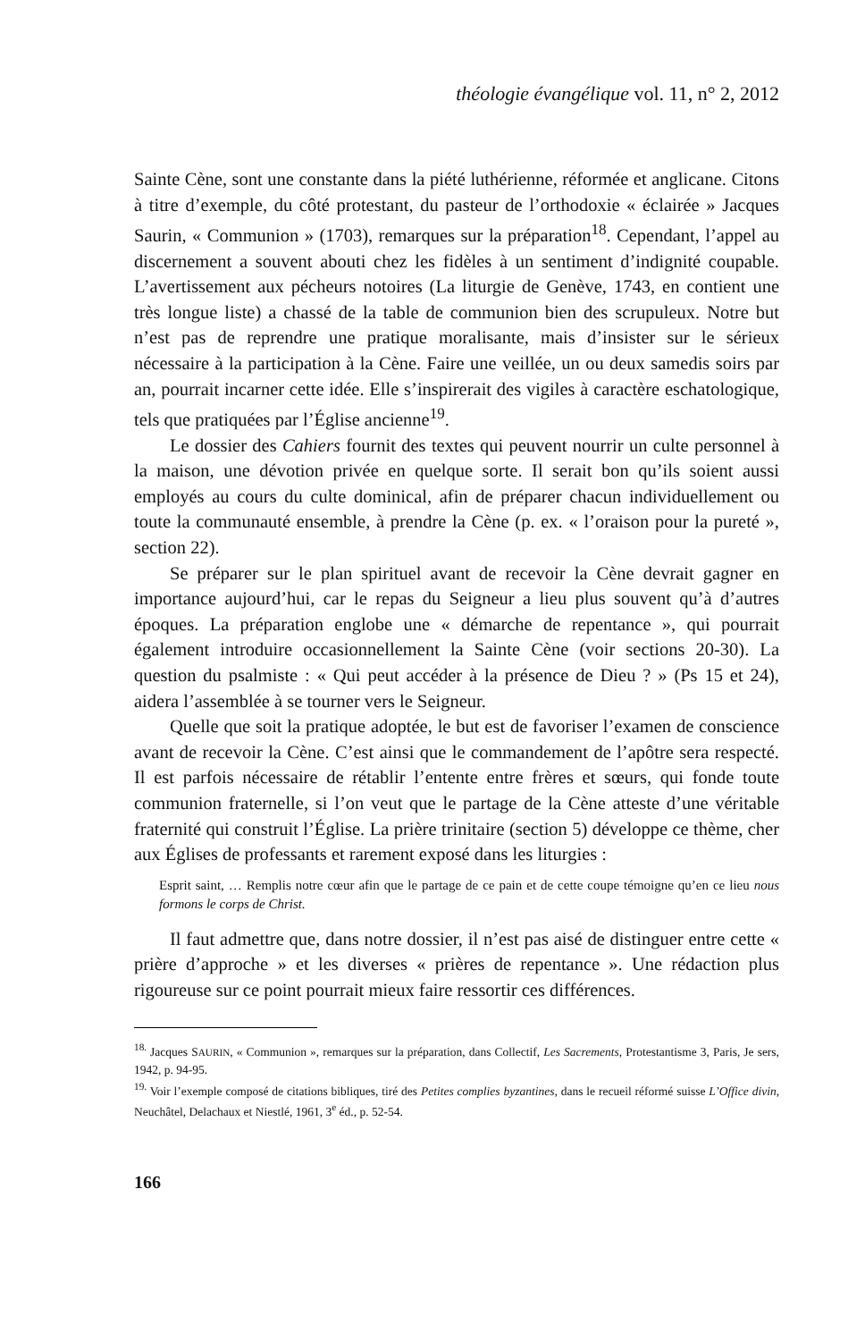théologie évangélique vol. 11, n° 2, 2012
Sainte Cène, sont une constante dans la piété luthérienne, réformée et anglicane. Citons à titre d’exemple, du côté protestant, du pasteur de l’orthodoxie « éclairée » Jacques Saurin, « Communion » (1703), remarques sur la préparation<sup>18</sup>. Cependant, l’appel au discernement a souvent abouti chez les fidèles à un sentiment d’indignité coupable. L’avertissement aux pécheurs notoires (La liturgie de Genève, 1743, en contient une très longue liste) a chassé de la table de communion bien des scrupuleux. Notre but n’est pas de reprendre une pratique moralisante, mais d’insister sur le sérieux nécessaire à la participation à la Cène. Faire une veillée, un ou deux samedis soirs par an, pourrait incarner cette idée. Elle s’inspirerait des vigiles à caractère eschatologique, tels que pratiquées par l’Église ancienne<sup>19</sup>.
Le dossier des Cahiers fournit des textes qui peuvent nourrir un culte personnel à la maison, une dévotion privée en quelque sorte. Il serait bon qu’ils soient aussi employés au cours du culte dominical, afin de préparer chacun individuellement ou toute la communauté ensemble, à prendre la Cène (p. ex. « l’oraison pour la pureté », section 22).
Se préparer sur le plan spirituel avant de recevoir la Cène devrait gagner en importance aujourd’hui, car le repas du Seigneur a lieu plus souvent qu’à d’autres époques. La préparation englobe une « démarche de repentance », qui pourrait également introduire occasionnellement la Sainte Cène (voir sections 20-30). La question du psalmiste : « Qui peut accéder à la présence de Dieu ? » (Ps 15 et 24), aidera l’assemblée à se tourner vers le Seigneur.
Quelle que soit la pratique adoptée, le but est de favoriser l’examen de conscience avant de recevoir la Cène. C’est ainsi que le commandement de l’apôtre sera respecté. Il est parfois nécessaire de rétablir l’entente entre frères et sœurs, qui fonde toute communion fraternelle, si l’on veut que le partage de la Cène atteste d’une véritable fraternité qui construit l’Église. La prière trinitaire (section 5) développe ce thème, cher aux Églises de professants et rarement exposé dans les liturgies :
Esprit saint, … Remplis notre cœur afin que le partage de ce pain et de cette coupe témoigne qu’en ce lieu nous formons le corps de Christ.
Il faut admettre que, dans notre dossier, il n’est pas aisé de distinguer entre cette « prière d’approche » et les diverses « prières de repentance ». Une rédaction plus rigoureuse sur ce point pourrait mieux faire ressortir ces différences.
<sup>18.</sup> Jacques SAURIN, « Communion », remarques sur la préparation, dans Collectif, Les Sacrements, Protestantisme 3, Paris, Je sers, 1942, p. 94-95.
<sup>19.</sup> Voir l’exemple composé de citations bibliques, tiré des Petites complies byzantines, dans le recueil réformé suisse L’Office divin, Neuchâtel, Delachaux et Niestlé, 1961, 3<sup>e</sup> éd., p. 52-54.
166